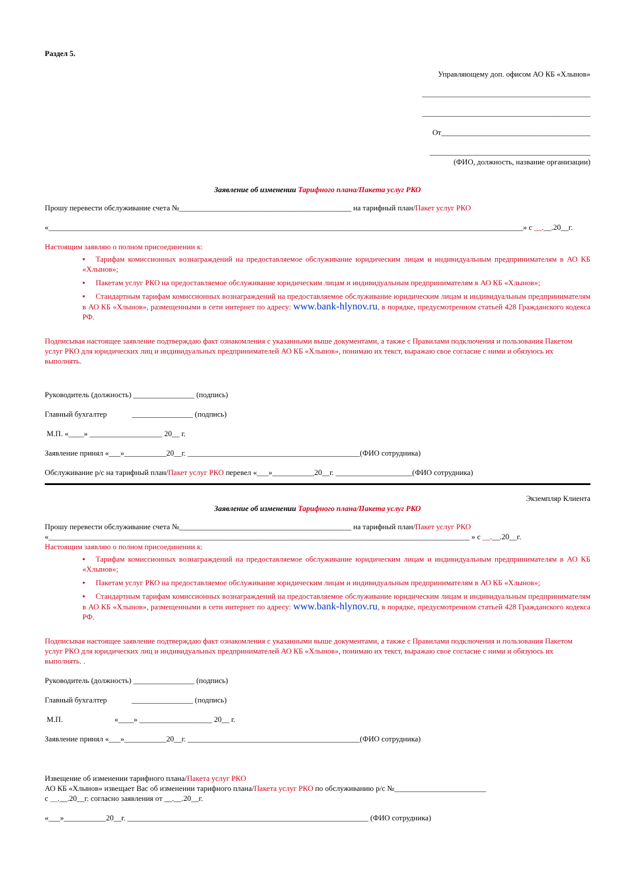Раздел 5.
Управляющему доп. офисом АО КБ «Хлынов»
____________________________________________
____________________________________________
От_______________________________________
__________________________________________
(ФИО, должность, название организации)
Заявление об изменении Тарифного плана/Пакета услуг РКО
Прошу перевести обслуживание счета №_____________________________________________ на тарифный план/Пакет услуг РКО
«____________________________________________________________________________________________________________________________» с __.__.20__г.
Настоящим заявляю о полном присоединении к:
• Тарифам комиссионных вознаграждений на предоставляемое обслуживание юридическим лицам и индивидуальным предпринимателям в АО КБ «Хлынов»;
• Пакетам услуг РКО на предоставляемое обслуживание юридическим лицам и индивидуальным предпринимателям в АО КБ «Хлынов»;
• Стандартным тарифам комиссионных вознаграждений на предоставляемое обслуживание юридическим лицам и индивидуальным предпринимателям в АО КБ «Хлынов», размещенными в сети интернет по адресу: www.bank-hlynov.ru, в порядке, предусмотренном статьей 428 Гражданского кодекса РФ.
Подписывая настоящее заявление подтверждаю факт ознакомления с указанными выше документами, а также с Правилами подключения и пользования Пакетом услуг РКО для юридических лиц и индивидуальных предпринимателей АО КБ «Хлынов», понимаю их текст, выражаю свое согласие с ними и обязуюсь их выполнять.
Руководитель (должность) ________________ (подпись)
Главный бухгалтер ________________ (подпись)
М.П. «____» ___________________ 20__ г.
Заявление принял «___»___________20__г. _____________________________________________(ФИО сотрудника)
Обслуживание р/с на тарифный план/Пакет услуг РКО перевел «___»___________20__г. ____________________(ФИО сотрудника)
Экземпляр Клиента
Заявление об изменении Тарифного плана/Пакета услуг РКО
Прошу перевести обслуживание счета №_____________________________________________ на тарифный план/Пакет услуг РКО
«______________________________________________________________________________________________________________ » с __.__.20__г.
Настоящим заявляю о полном присоединении к:
• Тарифам комиссионных вознаграждений на предоставляемое обслуживание юридическим лицам и индивидуальным предпринимателям в АО КБ «Хлынов»;
• Пакетам услуг РКО на предоставляемое обслуживание юридическим лицам и индивидуальным предпринимателям в АО КБ «Хлынов»;
• Стандартным тарифам комиссионных вознаграждений на предоставляемое обслуживание юридическим лицам и индивидуальным предпринимателям в АО КБ «Хлынов», размещенными в сети интернет по адресу: www.bank-hlynov.ru, в порядке, предусмотренном статьей 428 Гражданского кодекса РФ.
Подписывая настоящее заявление подтверждаю факт ознакомления с указанными выше документами, а также с Правилами подключения и пользования Пакетом услуг РКО для юридических лиц и индивидуальных предпринимателей АО КБ «Хлынов», понимаю их текст, выражаю свое согласие с ними и обязуюсь их выполнять. .
Руководитель (должность) ________________ (подпись)
Главный бухгалтер ________________ (подпись)
М.П. «____» ___________________ 20__ г.
Заявление принял «___»___________20__г. _____________________________________________(ФИО сотрудника)
Извещение об изменении тарифного плана/Пакета услуг РКО
АО КБ «Хлынов» извещает Вас об изменении тарифного плана/Пакета услуг РКО по обслуживанию р/с №________________________
с __.__.20__г. согласно заявления от __.__.20__г.
«___»___________20__г. _______________________________________________________________ (ФИО сотрудника)